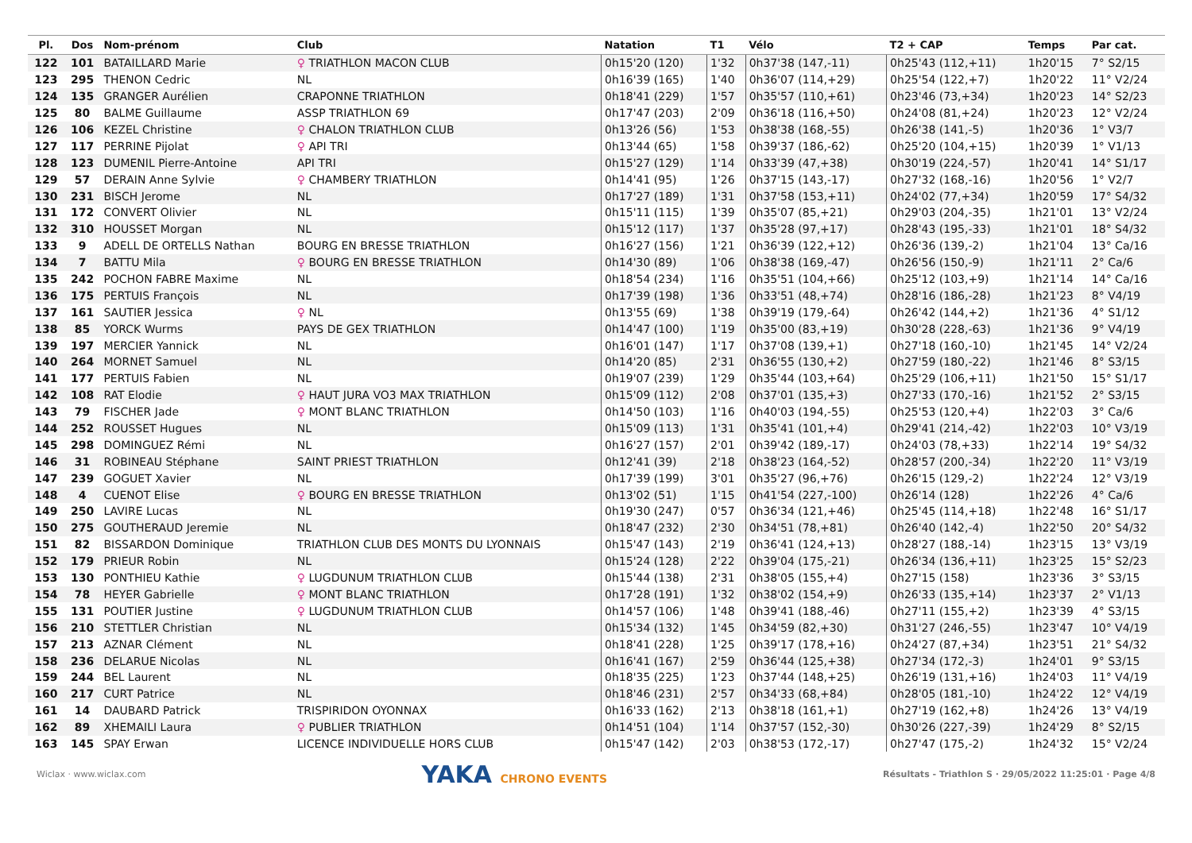| Pl. | Dos | Nom-prénom | Club | Natation | T1 | Vélo | T2 + CAP | Temps | Par cat. |
| --- | --- | --- | --- | --- | --- | --- | --- | --- | --- |
| 122 | 101 | BATAILLARD Marie | ♀ TRIATHLON MACON CLUB | 0h15'20 (120) | 1'32 | 0h37'38 (147,-11) | 0h25'43 (112,+11) | 1h20'15 | 7° S2/15 |
| 123 | 295 | THENON Cedric | NL | 0h16'39 (165) | 1'40 | 0h36'07 (114,+29) | 0h25'54 (122,+7) | 1h20'22 | 11° V2/24 |
| 124 | 135 | GRANGER Aurélien | CRAPONNE TRIATHLON | 0h18'41 (229) | 1'57 | 0h35'57 (110,+61) | 0h23'46 (73,+34) | 1h20'23 | 14° S2/23 |
| 125 | 80 | BALME Guillaume | ASSP TRIATHLON 69 | 0h17'47 (203) | 2'09 | 0h36'18 (116,+50) | 0h24'08 (81,+24) | 1h20'23 | 12° V2/24 |
| 126 | 106 | KEZEL Christine | ♀ CHALON TRIATHLON CLUB | 0h13'26 (56) | 1'53 | 0h38'38 (168,-55) | 0h26'38 (141,-5) | 1h20'36 | 1° V3/7 |
| 127 | 117 | PERRINE Pijolat | ♀ API TRI | 0h13'44 (65) | 1'58 | 0h39'37 (186,-62) | 0h25'20 (104,+15) | 1h20'39 | 1° V1/13 |
| 128 | 123 | DUMENIL Pierre-Antoine | API TRI | 0h15'27 (129) | 1'14 | 0h33'39 (47,+38) | 0h30'19 (224,-57) | 1h20'41 | 14° S1/17 |
| 129 | 57 | DERAIN Anne Sylvie | ♀ CHAMBERY TRIATHLON | 0h14'41 (95) | 1'26 | 0h37'15 (143,-17) | 0h27'32 (168,-16) | 1h20'56 | 1° V2/7 |
| 130 | 231 | BISCH Jerome | NL | 0h17'27 (189) | 1'31 | 0h37'58 (153,+11) | 0h24'02 (77,+34) | 1h20'59 | 17° S4/32 |
| 131 | 172 | CONVERT Olivier | NL | 0h15'11 (115) | 1'39 | 0h35'07 (85,+21) | 0h29'03 (204,-35) | 1h21'01 | 13° V2/24 |
| 132 | 310 | HOUSSET Morgan | NL | 0h15'12 (117) | 1'37 | 0h35'28 (97,+17) | 0h28'43 (195,-33) | 1h21'01 | 18° S4/32 |
| 133 | 9 | ADELL DE ORTELLS Nathan | BOURG EN BRESSE TRIATHLON | 0h16'27 (156) | 1'21 | 0h36'39 (122,+12) | 0h26'36 (139,-2) | 1h21'04 | 13° Ca/16 |
| 134 | 7 | BATTU Mila | ♀ BOURG EN BRESSE TRIATHLON | 0h14'30 (89) | 1'06 | 0h38'38 (169,-47) | 0h26'56 (150,-9) | 1h21'11 | 2° Ca/6 |
| 135 | 242 | POCHON FABRE Maxime | NL | 0h18'54 (234) | 1'16 | 0h35'51 (104,+66) | 0h25'12 (103,+9) | 1h21'14 | 14° Ca/16 |
| 136 | 175 | PERTUIS François | NL | 0h17'39 (198) | 1'36 | 0h33'51 (48,+74) | 0h28'16 (186,-28) | 1h21'23 | 8° V4/19 |
| 137 | 161 | SAUTIER Jessica | ♀ NL | 0h13'55 (69) | 1'38 | 0h39'19 (179,-64) | 0h26'42 (144,+2) | 1h21'36 | 4° S1/12 |
| 138 | 85 | YORCK Wurms | PAYS DE GEX TRIATHLON | 0h14'47 (100) | 1'19 | 0h35'00 (83,+19) | 0h30'28 (228,-63) | 1h21'36 | 9° V4/19 |
| 139 | 197 | MERCIER Yannick | NL | 0h16'01 (147) | 1'17 | 0h37'08 (139,+1) | 0h27'18 (160,-10) | 1h21'45 | 14° V2/24 |
| 140 | 264 | MORNET Samuel | NL | 0h14'20 (85) | 2'31 | 0h36'55 (130,+2) | 0h27'59 (180,-22) | 1h21'46 | 8° S3/15 |
| 141 | 177 | PERTUIS Fabien | NL | 0h19'07 (239) | 1'29 | 0h35'44 (103,+64) | 0h25'29 (106,+11) | 1h21'50 | 15° S1/17 |
| 142 | 108 | RAT Elodie | ♀ HAUT JURA VO3 MAX TRIATHLON | 0h15'09 (112) | 2'08 | 0h37'01 (135,+3) | 0h27'33 (170,-16) | 1h21'52 | 2° S3/15 |
| 143 | 79 | FISCHER Jade | ♀ MONT BLANC TRIATHLON | 0h14'50 (103) | 1'16 | 0h40'03 (194,-55) | 0h25'53 (120,+4) | 1h22'03 | 3° Ca/6 |
| 144 | 252 | ROUSSET Hugues | NL | 0h15'09 (113) | 1'31 | 0h35'41 (101,+4) | 0h29'41 (214,-42) | 1h22'03 | 10° V3/19 |
| 145 | 298 | DOMINGUEZ Rémi | NL | 0h16'27 (157) | 2'01 | 0h39'42 (189,-17) | 0h24'03 (78,+33) | 1h22'14 | 19° S4/32 |
| 146 | 31 | ROBINEAU Stéphane | SAINT PRIEST TRIATHLON | 0h12'41 (39) | 2'18 | 0h38'23 (164,-52) | 0h28'57 (200,-34) | 1h22'20 | 11° V3/19 |
| 147 | 239 | GOGUET Xavier | NL | 0h17'39 (199) | 3'01 | 0h35'27 (96,+76) | 0h26'15 (129,-2) | 1h22'24 | 12° V3/19 |
| 148 | 4 | CUENOT Elise | ♀ BOURG EN BRESSE TRIATHLON | 0h13'02 (51) | 1'15 | 0h41'54 (227,-100) | 0h26'14 (128) | 1h22'26 | 4° Ca/6 |
| 149 | 250 | LAVIRE Lucas | NL | 0h19'30 (247) | 0'57 | 0h36'34 (121,+46) | 0h25'45 (114,+18) | 1h22'48 | 16° S1/17 |
| 150 | 275 | GOUTHERAUD Jeremie | NL | 0h18'47 (232) | 2'30 | 0h34'51 (78,+81) | 0h26'40 (142,-4) | 1h22'50 | 20° S4/32 |
| 151 | 82 | BISSARDON Dominique | TRIATHLON CLUB DES MONTS DU LYONNAIS | 0h15'47 (143) | 2'19 | 0h36'41 (124,+13) | 0h28'27 (188,-14) | 1h23'15 | 13° V3/19 |
| 152 | 179 | PRIEUR Robin | NL | 0h15'24 (128) | 2'22 | 0h39'04 (175,-21) | 0h26'34 (136,+11) | 1h23'25 | 15° S2/23 |
| 153 | 130 | PONTHIEU Kathie | ♀ LUGDUNUM TRIATHLON CLUB | 0h15'44 (138) | 2'31 | 0h38'05 (155,+4) | 0h27'15 (158) | 1h23'36 | 3° S3/15 |
| 154 | 78 | HEYER Gabrielle | ♀ MONT BLANC TRIATHLON | 0h17'28 (191) | 1'32 | 0h38'02 (154,+9) | 0h26'33 (135,+14) | 1h23'37 | 2° V1/13 |
| 155 | 131 | POUTIER Justine | ♀ LUGDUNUM TRIATHLON CLUB | 0h14'57 (106) | 1'48 | 0h39'41 (188,-46) | 0h27'11 (155,+2) | 1h23'39 | 4° S3/15 |
| 156 | 210 | STETTLER Christian | NL | 0h15'34 (132) | 1'45 | 0h34'59 (82,+30) | 0h31'27 (246,-55) | 1h23'47 | 10° V4/19 |
| 157 | 213 | AZNAR Clément | NL | 0h18'41 (228) | 1'25 | 0h39'17 (178,+16) | 0h24'27 (87,+34) | 1h23'51 | 21° S4/32 |
| 158 | 236 | DELARUE Nicolas | NL | 0h16'41 (167) | 2'59 | 0h36'44 (125,+38) | 0h27'34 (172,-3) | 1h24'01 | 9° S3/15 |
| 159 | 244 | BEL Laurent | NL | 0h18'35 (225) | 1'23 | 0h37'44 (148,+25) | 0h26'19 (131,+16) | 1h24'03 | 11° V4/19 |
| 160 | 217 | CURT Patrice | NL | 0h18'46 (231) | 2'57 | 0h34'33 (68,+84) | 0h28'05 (181,-10) | 1h24'22 | 12° V4/19 |
| 161 | 14 | DAUBARD Patrick | TRISPIRIDON OYONNAX | 0h16'33 (162) | 2'13 | 0h38'18 (161,+1) | 0h27'19 (162,+8) | 1h24'26 | 13° V4/19 |
| 162 | 89 | XHEMAILI Laura | ♀ PUBLIER TRIATHLON | 0h14'51 (104) | 1'14 | 0h37'57 (152,-30) | 0h30'26 (227,-39) | 1h24'29 | 8° S2/15 |
| 163 | 145 | SPAY Erwan | LICENCE INDIVIDUELLE HORS CLUB | 0h15'47 (142) | 2'03 | 0h38'53 (172,-17) | 0h27'47 (175,-2) | 1h24'32 | 15° V2/24 |
Wiclax · www.wiclax.com YAKA CHRONO EVENTS Résultats - Triathlon S · 29/05/2022 11:25:01 · Page 4/8